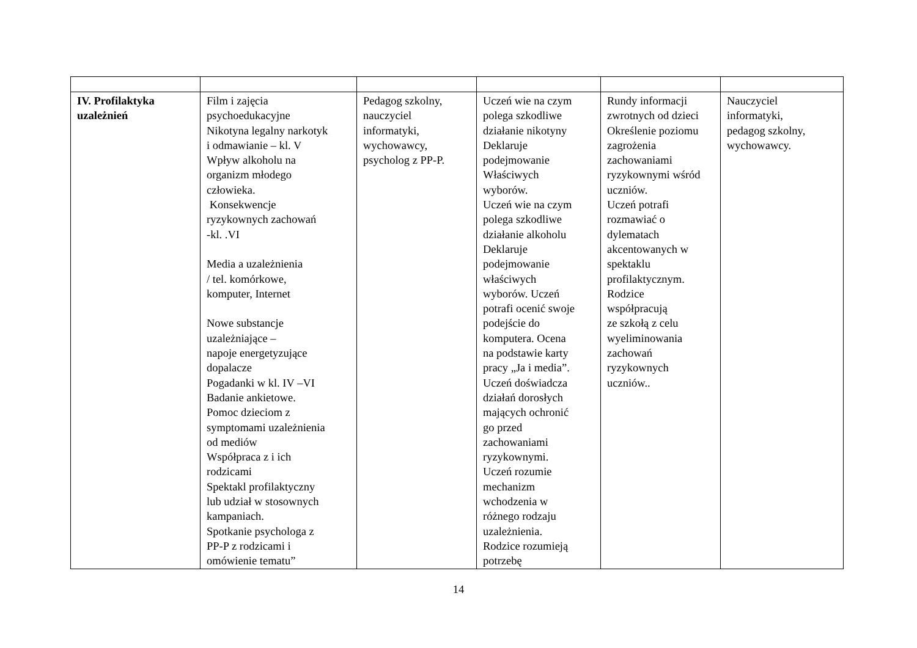| IV. Profilaktyka uzależnień | Film i zajęcia psychoedukacyjne Nikotyna legalny narkotyk i odmawianie – kl. V Wpływ alkoholu na organizm młodego człowieka. Konsekwencje ryzykownych zachowań -kl. .VI Media a uzależnienia / tel. komórkowe, komputer, Internet Nowe substancje uzależniające – napoje energetyzujące dopalacze Pogadanki w kl. IV –VI Badanie ankietowe. Pomoc dzieciom z symptomami uzależnienia od mediów Współpraca z i ich rodzicami Spektakl profilaktyczny lub udział w stosownych kampaniach. Spotkanie psychologa z PP-P z rodzicami i omówienie tematu” | Pedagog szkolny, nauczyciel informatyki, wychowawcy, psycholog z PP-P. | Uczeń wie na czym polega szkodliwe działanie nikotyny Deklaruje podejmowanie Właściwych wyborów. Uczeń wie na czym polega szkodliwe działanie alkoholu Deklaruje podejmowanie właściwych wyborów. Uczeń potrafi ocenić swoje podejście do komputera. Ocena na podstawie karty pracy „Ja i media”. Uczeń doświadcza działań dorosłych mających ochronić go przed zachowaniami ryzykownymi. Uczeń rozumie mechanizm wchodzenia w różnego rodzaju uzależnienia. Rodzice rozumieją potrzebę | Rundy informacji zwrotnych od dzieci Określenie poziomu zagrożenia zachowaniami ryzykownymi wśród uczniów. Uczeń potrafi rozmawiać o dylematach akcentowanych w spektaklu profilaktycznym. Rodzice współpracują ze szkołą z celu wyeliminowania zachowań ryzykownych uczniów.. | Nauczyciel informatyki, pedagog szkolny, wychowawcy. |
14